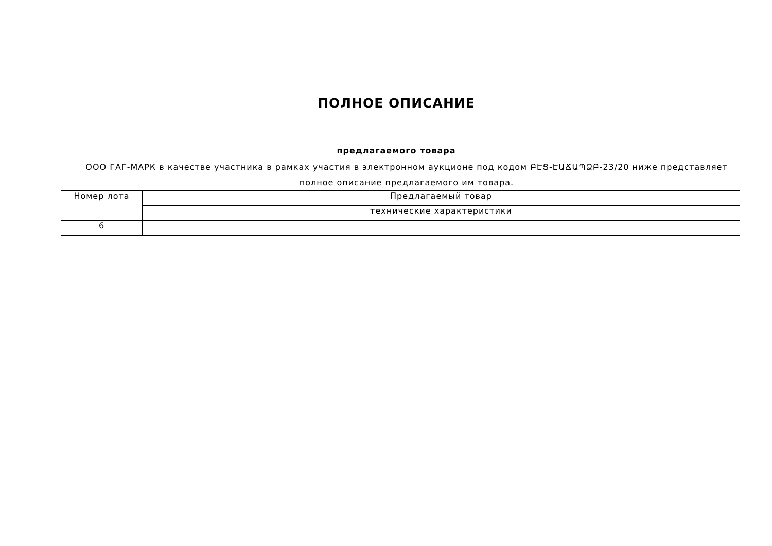ПОЛНОЕ ОПИСАНИЕ
предлагаемого товара
ООО ГАГ-МАРК в качестве участника в рамках участия в электронном аукционе под кодом ԲԷՑ-ԷԱՃԱՊՁԲ-23/20 ниже представляет полное описание предлагаемого им товара.
| Номер лота | Предлагаемый товар |
| | технические характеристики |
| 6 | |